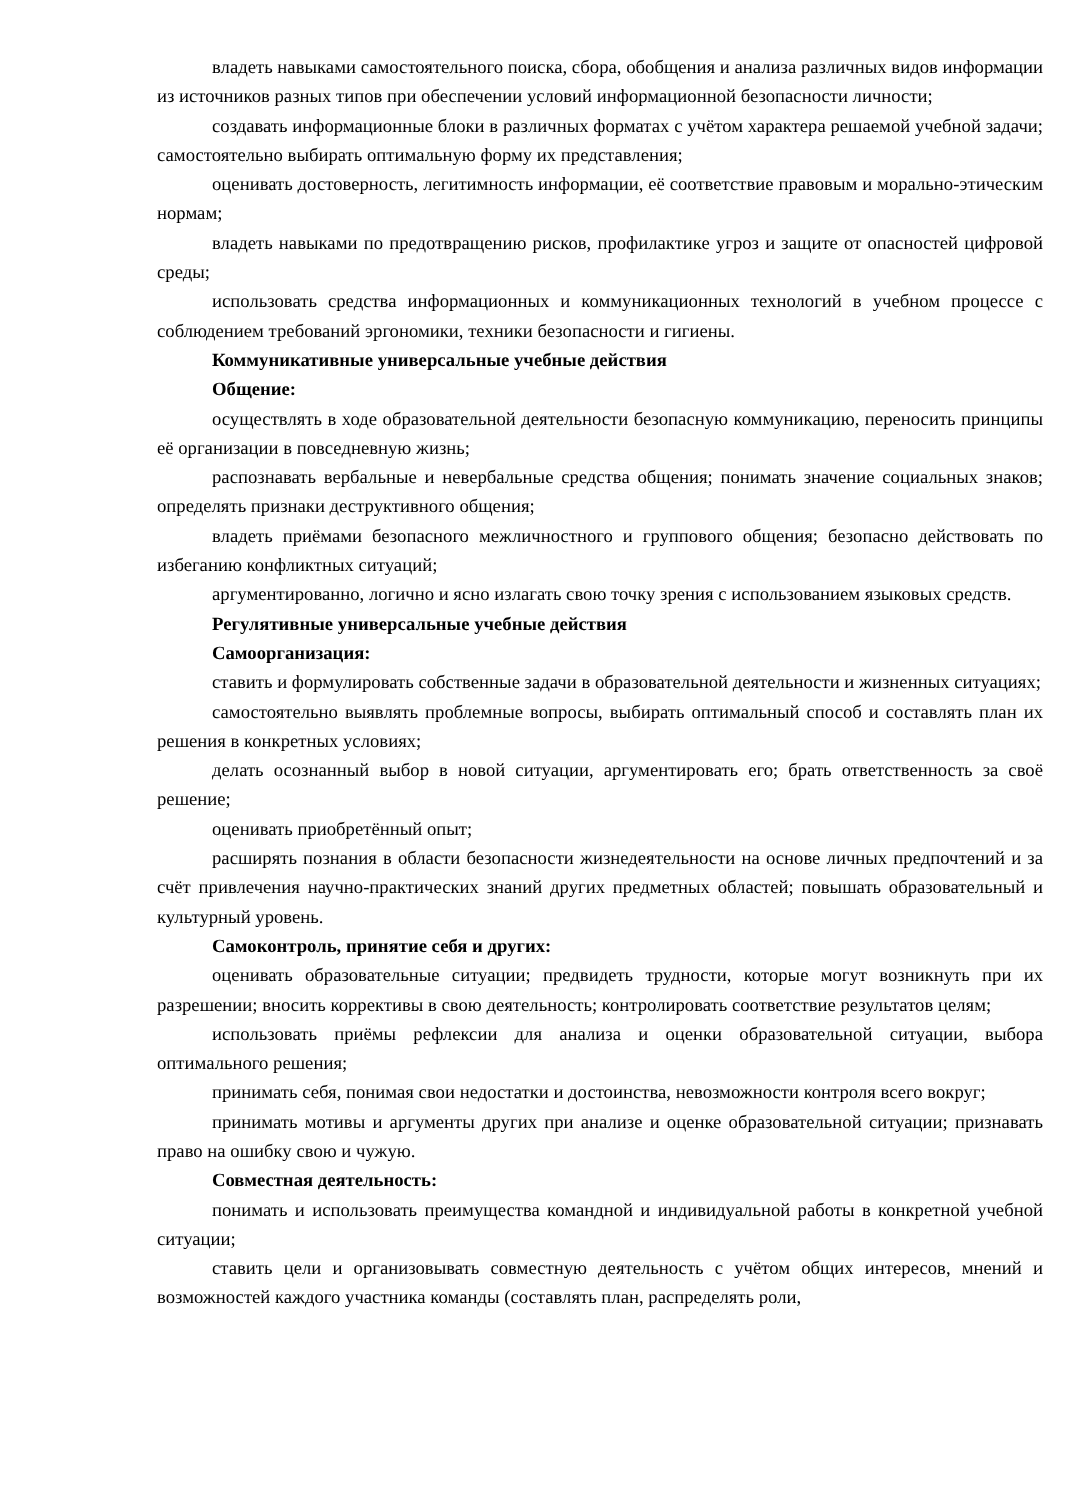владеть навыками самостоятельного поиска, сбора, обобщения и анализа различных видов информации из источников разных типов при обеспечении условий информационной безопасности личности;
создавать информационные блоки в различных форматах с учётом характера решаемой учебной задачи; самостоятельно выбирать оптимальную форму их представления;
оценивать достоверность, легитимность информации, её соответствие правовым и морально-этическим нормам;
владеть навыками по предотвращению рисков, профилактике угроз и защите от опасностей цифровой среды;
использовать средства информационных и коммуникационных технологий в учебном процессе с соблюдением требований эргономики, техники безопасности и гигиены.
Коммуникативные универсальные учебные действия
Общение:
осуществлять в ходе образовательной деятельности безопасную коммуникацию, переносить принципы её организации в повседневную жизнь;
распознавать вербальные и невербальные средства общения; понимать значение социальных знаков; определять признаки деструктивного общения;
владеть приёмами безопасного межличностного и группового общения; безопасно действовать по избеганию конфликтных ситуаций;
аргументированно, логично и ясно излагать свою точку зрения с использованием языковых средств.
Регулятивные универсальные учебные действия
Самоорганизация:
ставить и формулировать собственные задачи в образовательной деятельности и жизненных ситуациях;
самостоятельно выявлять проблемные вопросы, выбирать оптимальный способ и составлять план их решения в конкретных условиях;
делать осознанный выбор в новой ситуации, аргументировать его; брать ответственность за своё решение;
оценивать приобретённый опыт;
расширять познания в области безопасности жизнедеятельности на основе личных предпочтений и за счёт привлечения научно-практических знаний других предметных областей; повышать образовательный и культурный уровень.
Самоконтроль, принятие себя и других:
оценивать образовательные ситуации; предвидеть трудности, которые могут возникнуть при их разрешении; вносить коррективы в свою деятельность; контролировать соответствие результатов целям;
использовать приёмы рефлексии для анализа и оценки образовательной ситуации, выбора оптимального решения;
принимать себя, понимая свои недостатки и достоинства, невозможности контроля всего вокруг;
принимать мотивы и аргументы других при анализе и оценке образовательной ситуации; признавать право на ошибку свою и чужую.
Совместная деятельность:
понимать и использовать преимущества командной и индивидуальной работы в конкретной учебной ситуации;
ставить цели и организовывать совместную деятельность с учётом общих интересов, мнений и возможностей каждого участника команды (составлять план, распределять роли,